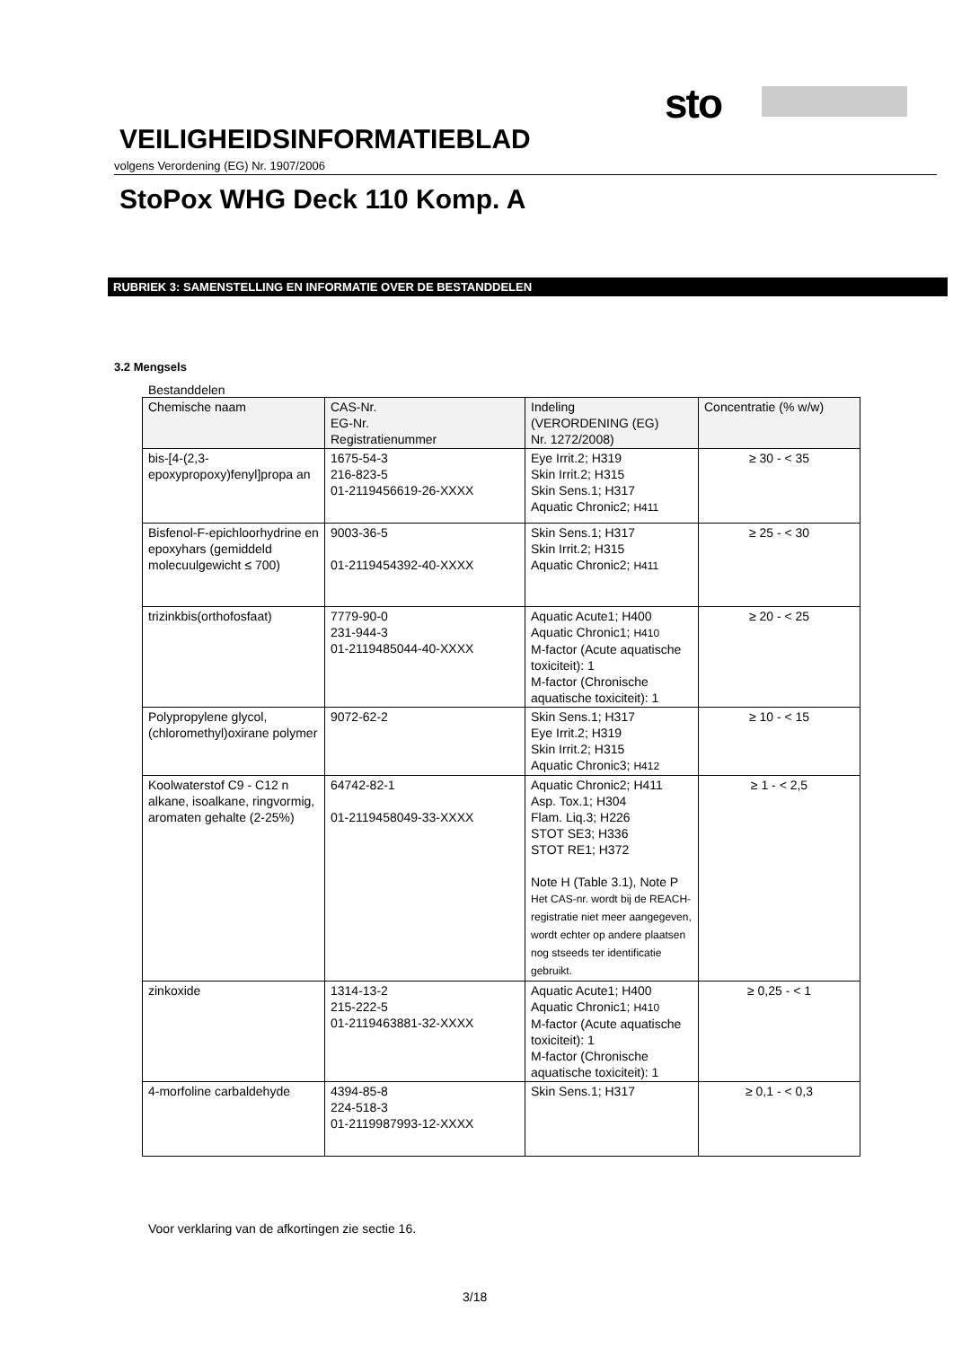sto
VEILIGHEIDSINFORMATIEBLAD
volgens Verordening (EG) Nr. 1907/2006
StoPox WHG Deck 110 Komp. A
RUBRIEK 3: SAMENSTELLING EN INFORMATIE OVER DE BESTANDDELEN
3.2 Mengsels
Bestanddelen
| Chemische naam | CAS-Nr. EG-Nr. Registratienummer | Indeling (VERORDENING (EG) Nr. 1272/2008) | Concentratie (% w/w) |
| --- | --- | --- | --- |
| bis-[4-(2,3-epoxypropoxy)fenyl]propa an | 1675-54-3 216-823-5 01-2119456619-26-XXXX | Eye Irrit.2; H319 Skin Irrit.2; H315 Skin Sens.1; H317 Aquatic Chronic2; H411 | ≥ 30 - < 35 |
| Bisfenol-F-epichloorhydrine en epoxyhars (gemiddeld molecuulgewicht ≤ 700) | 9003-36-5 01-2119454392-40-XXXX | Skin Sens.1; H317 Skin Irrit.2; H315 Aquatic Chronic2; H411 | ≥ 25 - < 30 |
| trizinkbis(orthofosfaat) | 7779-90-0 231-944-3 01-2119485044-40-XXXX | Aquatic Acute1; H400 Aquatic Chronic1; H410 M-factor (Acute aquatische toxiciteit): 1 M-factor (Chronische aquatische toxiciteit): 1 | ≥ 20 - < 25 |
| Polypropylene glycol, (chloromethyl)oxirane polymer | 9072-62-2 | Skin Sens.1; H317 Eye Irrit.2; H319 Skin Irrit.2; H315 Aquatic Chronic3; H412 | ≥ 10 - < 15 |
| Koolwaterstof C9 - C12 n alkane, isoalkane, ringvormig, aromaten gehalte (2-25%) | 64742-82-1 01-2119458049-33-XXXX | Aquatic Chronic2; H411 Asp. Tox.1; H304 Flam. Liq.3; H226 STOT SE3; H336 STOT RE1; H372 Note H (Table 3.1), Note P Het CAS-nr. wordt bij de REACH-registratie niet meer aangegeven, wordt echter op andere plaatsen nog stseeds ter identificatie gebruikt. | ≥ 1 - < 2,5 |
| zinkoxide | 1314-13-2 215-222-5 01-2119463881-32-XXXX | Aquatic Acute1; H400 Aquatic Chronic1; H410 M-factor (Acute aquatische toxiciteit): 1 M-factor (Chronische aquatische toxiciteit): 1 | ≥ 0,25 - < 1 |
| 4-morfoline carbaldehyde | 4394-85-8 224-518-3 01-2119987993-12-XXXX | Skin Sens.1; H317 | ≥ 0,1 - < 0,3 |
Voor verklaring van de afkortingen zie sectie 16.
3/18